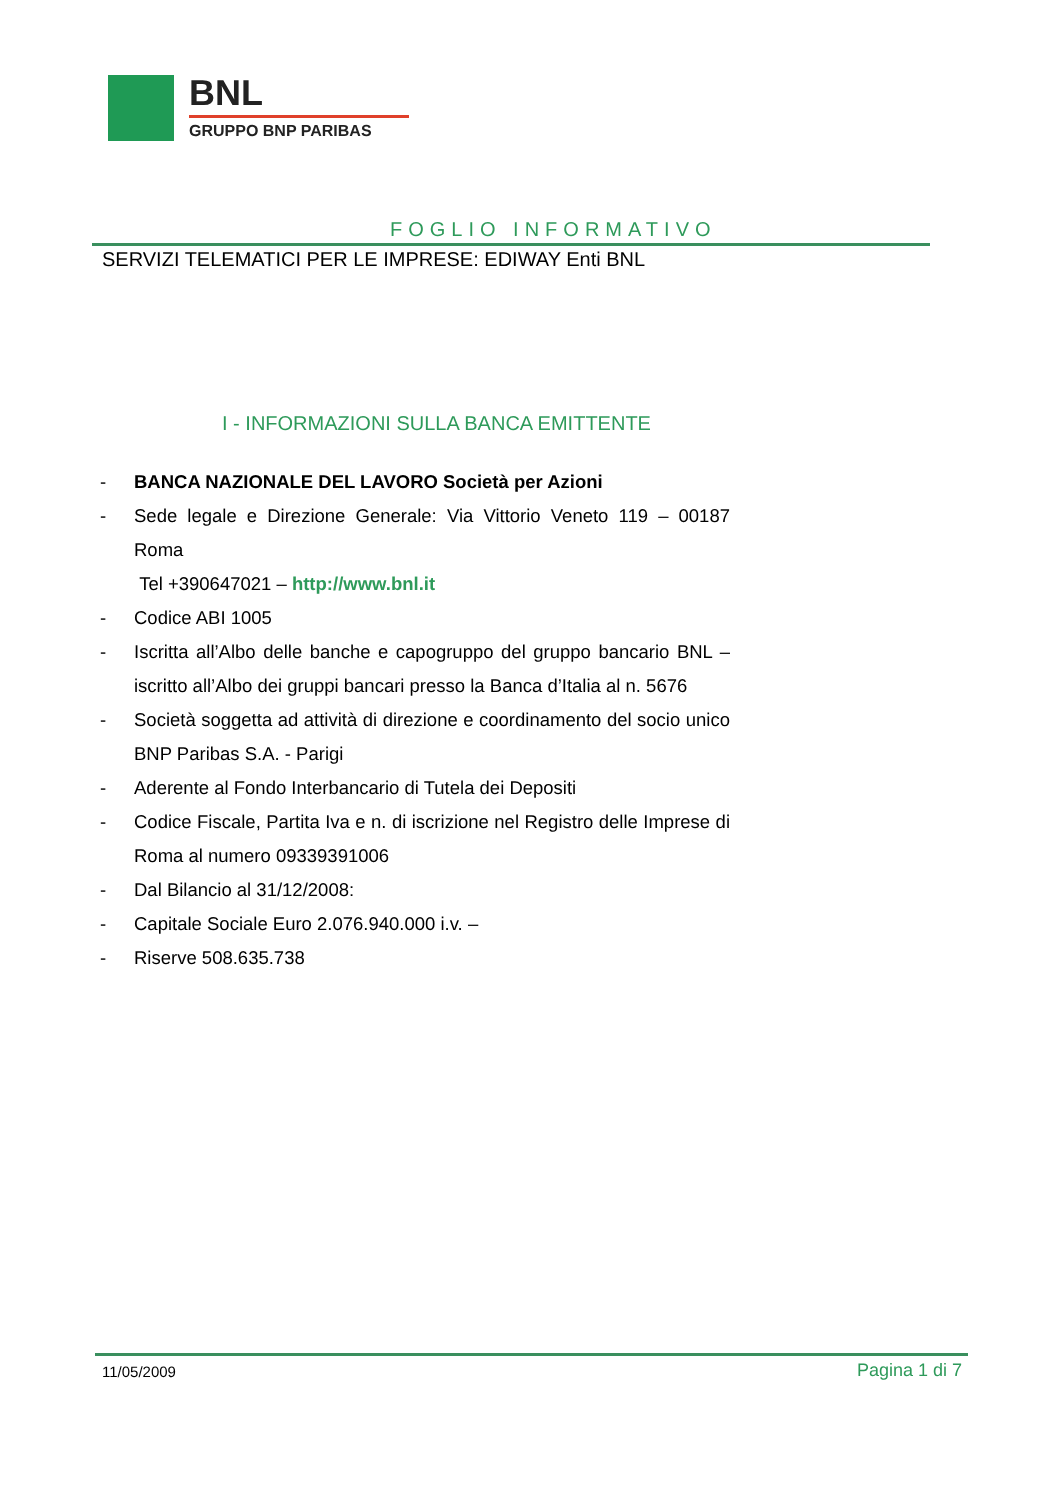BNL
GRUPPO BNP PARIBAS
FOGLIO INFORMATIVO
SERVIZI TELEMATICI PER LE IMPRESE: EDIWAY Enti BNL
I - INFORMAZIONI SULLA BANCA EMITTENTE
- BANCA NAZIONALE DEL LAVORO Società per Azioni
- Sede legale e Direzione Generale: Via Vittorio Veneto 119 – 00187 Roma
Tel +390647021 – http://www.bnl.it
- Codice ABI 1005
- Iscritta all’Albo delle banche e capogruppo del gruppo bancario BNL – iscritto all’Albo dei gruppi bancari presso la Banca d’Italia al n. 5676
- Società soggetta ad attività di direzione e coordinamento del socio unico BNP Paribas S.A. - Parigi
- Aderente al Fondo Interbancario di Tutela dei Depositi
- Codice Fiscale, Partita Iva e n. di iscrizione nel Registro delle Imprese di Roma al numero 09339391006
- Dal Bilancio al 31/12/2008:
- Capitale Sociale Euro 2.076.940.000 i.v. –
- Riserve 508.635.738
11/05/2009 Pagina 1 di 7